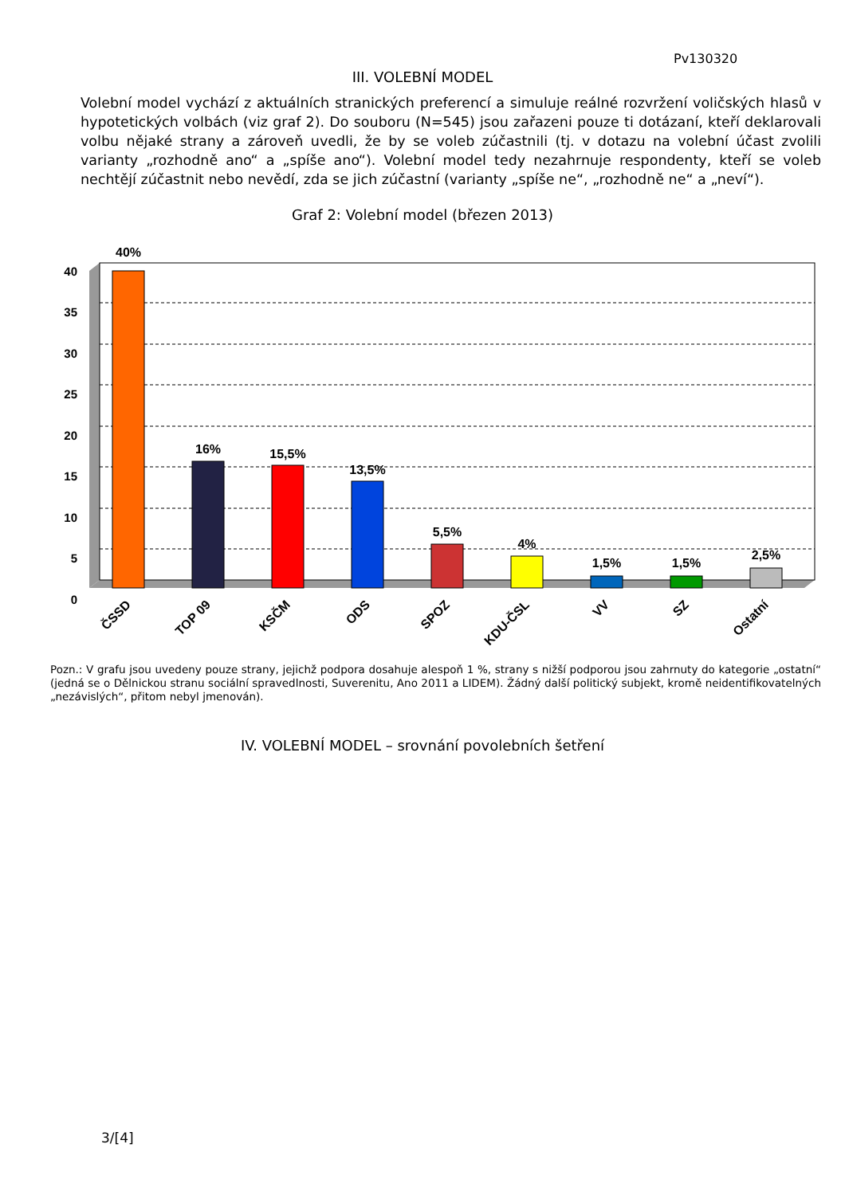Pv130320
III. VOLEBNÍ MODEL
Volební model vychází z aktuálních stranických preferencí a simuluje reálné rozvržení voličských hlasů v hypotetických volbách (viz graf 2). Do souboru (N=545) jsou zařazeni pouze ti dotázaní, kteří deklarovali volbu nějaké strany a zároveň uvedli, že by se voleb zúčastnili (tj. v dotazu na volební účast zvolili varianty „rozhodně ano“ a „spíše ano“). Volební model tedy nezahrnuje respondenty, kteří se voleb nechtějí zúčastnit nebo nevědí, zda se jich zúčastní (varianty „spíše ne“, „rozhodně ne“ a „neví“).
Graf 2: Volební model (březen 2013)
40
35
30
25
20
15
10
5
0
40%
16%
15,5%
13,5%
5,5%
4%
1,5%
1,5%
2,5%
ČSSD
TOP 09
KSČM
ODS
SPOZ
KDU-ČSL
VV
SZ
Ostatní
Pozn.: V grafu jsou uvedeny pouze strany, jejichž podpora dosahuje alespoň 1 %, strany s nižší podporou jsou zahrnuty do kategorie „ostatní“ (jedná se o Dělnickou stranu sociální spravedlnosti, Suverenitu, Ano 2011 a LIDEM). Žádný další politický subjekt, kromě neidentifikovatelných „nezávislých“, přitom nebyl jmenován).
IV. VOLEBNÍ MODEL – srovnání povolebních šetření
3/[4]